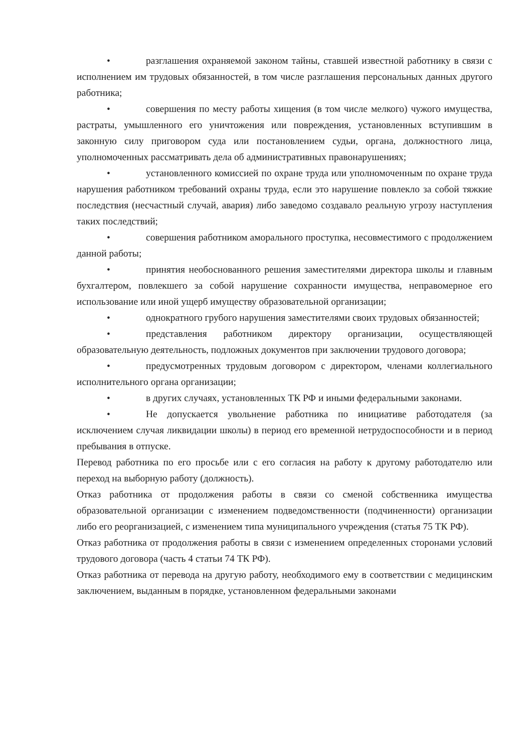• разглашения охраняемой законом тайны, ставшей известной работнику в связи с исполнением им трудовых обязанностей, в том числе разглашения персональных данных другого работника;
• совершения по месту работы хищения (в том числе мелкого) чужого имущества, растраты, умышленного его уничтожения или повреждения, установленных вступившим в законную силу приговором суда или постановлением судьи, органа, должностного лица, уполномоченных рассматривать дела об административных правонарушениях;
• установленного комиссией по охране труда или уполномоченным по охране труда нарушения работником требований охраны труда, если это нарушение повлекло за собой тяжкие последствия (несчастный случай, авария) либо заведомо создавало реальную угрозу наступления таких последствий;
• совершения работником аморального проступка, несовместимого с продолжением данной работы;
• принятия необоснованного решения заместителями директора школы и главным бухгалтером, повлекшего за собой нарушение сохранности имущества, неправомерное его использование или иной ущерб имуществу образовательной организации;
• однократного грубого нарушения заместителями своих трудовых обязанностей;
• представления работником директору организации, осуществляющей образовательную деятельность, подложных документов при заключении трудового договора;
• предусмотренных трудовым договором с директором, членами коллегиального исполнительного органа организации;
• в других случаях, установленных ТК РФ и иными федеральными законами.
• Не допускается увольнение работника по инициативе работодателя (за исключением случая ликвидации школы) в период его временной нетрудоспособности и в период пребывания в отпуске.
Перевод работника по его просьбе или с его согласия на работу к другому работодателю или переход на выборную работу (должность).
Отказ работника от продолжения работы в связи со сменой собственника имущества образовательной организации с изменением подведомственности (подчиненности) организации либо его реорганизацией, с изменением типа муниципального учреждения (статья 75 ТК РФ).
Отказ работника от продолжения работы в связи с изменением определенных сторонами условий трудового договора (часть 4 статьи 74 ТК РФ).
Отказ работника от перевода на другую работу, необходимого ему в соответствии с медицинским заключением, выданным в порядке, установленном федеральными законами